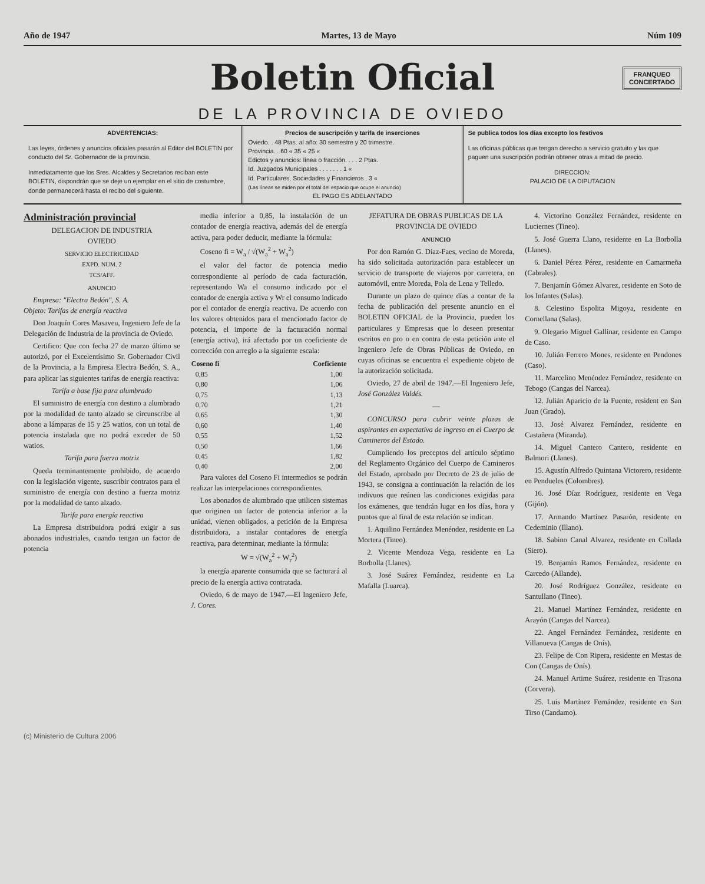Año de 1947 Martes, 13 de Mayo Núm 109
Boletin Oficial
FRANQUEO
CONCERTADO
DE LA PROVINCIA DE OVIEDO
ADVERTENCIAS:
Las leyes, órdenes y anuncios oficiales pasarán al Editor del BOLETIN por conducto del Sr. Gobernador de la provincia.
Inmediatamente que los Sres. Alcaldes y Secretarios reciban este BOLETIN, dispondrán que se deje un ejemplar en el sitio de costumbre, donde permanecerá hasta el recibo del siguiente.
Precios de suscripción y tarifa de inserciones
Oviedo. . 48 Ptas. al año: 30 semestre y 20 trimestre.
Provincia. . 60 « 35 « 25 «
Edictos y anuncios: línea o fracción. . . . 2 Ptas.
Id. Juzgados Municipales . . . . . . . 1 «
Id. Particulares, Sociedades y Financieros . 3 «
(Las líneas se miden por el total del espacio que ocupe el anuncio)
EL PAGO ES ADELANTADO
Se publica todos los días excepto los festivos
Las oficinas públicas que tengan derecho a servicio gratuito y las que paguen una suscripción podrán obtener otras a mitad de precio.
DIRECCION:
PALACIO DE LA DIPUTACION
Administración provincial
DELEGACION DE INDUSTRIA
OVIEDO
SERVICIO ELECTRICIDAD
EXPD. NUM. 2
TCS/AFF.
ANUNCIO
Empresa: "Electra Bedón", S. A.
Objeto: Tarifas de energía reactiva
Don Joaquín Cores Masaveu, Ingeniero Jefe de la Delegación de Industria de la provincia de Oviedo.
Certifico: Que con fecha 27 de marzo último se autorizó, por el Excelentísimo Sr. Gobernador Civil de la Provincia, a la Empresa Electra Bedón, S. A., para aplicar las siguientes tarifas de energía reactiva:
Tarifa a base fija para alumbrado
El suministro de energía con destino a alumbrado por la modalidad de tanto alzado se circunscribe al abono a lámparas de 15 y 25 watios, con un total de potencia instalada que no podrá exceder de 50 watios.
Tarifa para fuerza motriz
Queda terminantemente prohibido, de acuerdo con la legislación vigente, suscribir contratos para el suministro de energía con destino a fuerza motriz por la modalidad de tanto alzado.
Tarifa para energía reactiva
La Empresa distribuidora podrá exigir a sus abonados industriales, cuando tengan un factor de potencia
media inferior a 0,85, la instalación de un contador de energía reactiva, además del de energía activa, para poder deducir, mediante la fórmula:
Coseno fi = W<sub>a</sub> / √(W<sub>a</sub><sup>2</sup> + W<sub>a</sub><sup>2</sup>)
el valor del factor de potencia medio correspondiente al período de cada facturación, representando Wa el consumo indicado por el contador de energía activa y Wr el consumo indicado por el contador de energía reactiva. De acuerdo con los valores obtenidos para el mencionado factor de potencia, el importe de la facturación normal (energía activa), irá afectado por un coeficiente de corrección con arreglo a la siguiente escala:
| Coseno fi | Coeficiente |
| --- | --- |
| 0,85 | 1,00 |
| 0,80 | 1,06 |
| 0,75 | 1,13 |
| 0,70 | 1,21 |
| 0,65 | 1,30 |
| 0,60 | 1,40 |
| 0,55 | 1,52 |
| 0,50 | 1,66 |
| 0,45 | 1,82 |
| 0,40 | 2,00 |
Para valores del Coseno Fi intermedios se podrán realizar las interpelaciones correspondientes.
Los abonados de alumbrado que utilicen sistemas que originen un factor de potencia inferior a la unidad, vienen obligados, a petición de la Empresa distribuidora, a instalar contadores de energía reactiva, para determinar, mediante la fórmula:
W = √(W<sub>a</sub><sup>2</sup> + W<sub>r</sub><sup>2</sup>)
la energía aparente consumida que se facturará al precio de la energía activa contratada.
Oviedo, 6 de mayo de 1947.—El Ingeniero Jefe, J. Cores.
JEFATURA DE OBRAS PUBLICAS DE LA PROVINCIA DE OVIEDO
ANUNCIO
Por don Ramón G. Díaz-Faes, vecino de Moreda, ha sido solicitada autorización para establecer un servicio de transporte de viajeros por carretera, en automóvil, entre Moreda, Pola de Lena y Telledo.
Durante un plazo de quince días a contar de la fecha de publicación del presente anuncio en el BOLETIN OFICIAL de la Provincia, pueden los particulares y Empresas que lo deseen presentar escritos en pro o en contra de esta petición ante el Ingeniero Jefe de Obras Públicas de Oviedo, en cuyas oficinas se encuentra el expediente objeto de la autorización solicitada.
Oviedo, 27 de abril de 1947.—El Ingeniero Jefe, José González Valdés.
—
CONCURSO para cubrir veinte plazas de aspirantes en expectativa de ingreso en el Cuerpo de Camineros del Estado.
Cumpliendo los preceptos del artículo séptimo del Reglamento Orgánico del Cuerpo de Camineros del Estado, aprobado por Decreto de 23 de julio de 1943, se consigna a continuación la relación de los indivuos que reúnen las condiciones exigidas para los exámenes, que tendrán lugar en los días, hora y puntos que al final de esta relación se indican.
1. Aquilino Fernández Menéndez, residente en La Mortera (Tineo).
2. Vicente Mendoza Vega, residente en La Borbolla (Llanes).
3. José Suárez Fernández, residente en La Mafalla (Luarca).
4. Victorino González Fernández, residente en Luciernes (Tineo).
5. José Guerra Llano, residente en La Borbolla (Llanes).
6. Daniel Pérez Pérez, residente en Camarmeña (Cabrales).
7. Benjamín Gómez Alvarez, residente en Soto de los Infantes (Salas).
8. Celestino Espolita Migoya, residente en Cornellana (Salas).
9. Olegario Miguel Gallinar, residente en Campo de Caso.
10. Julián Ferrero Mones, residente en Pendones (Caso).
11. Marcelino Menéndez Fernández, residente en Tebogo (Cangas del Narcea).
12. Julián Aparicio de la Fuente, resident en San Juan (Grado).
13. José Alvarez Fernández, residente en Castañera (Miranda).
14. Miguel Cantero Cantero, residente en Balmori (Llanes).
15. Agustín Alfredo Quintana Victorero, residente en Pendueles (Colombres).
16. José Díaz Rodríguez, residente en Vega (Gijón).
17. Armando Martínez Pasarón, residente en Cedeminio (Illano).
18. Sabino Canal Alvarez, residente en Collada (Siero).
19. Benjamín Ramos Fernández, residente en Carcedo (Allande).
20. José Rodríguez González, residente en Santullano (Tineo).
21. Manuel Martínez Fernández, residente en Arayón (Cangas del Narcea).
22. Angel Fernández Fernández, residente en Villanueva (Cangas de Onís).
23. Felipe de Con Ripera, residente en Mestas de Con (Cangas de Onís).
24. Manuel Artime Suárez, residente en Trasona (Corvera).
25. Luis Martínez Fernández, residente en San Tirso (Candamo).
(c) Ministerio de Cultura 2006